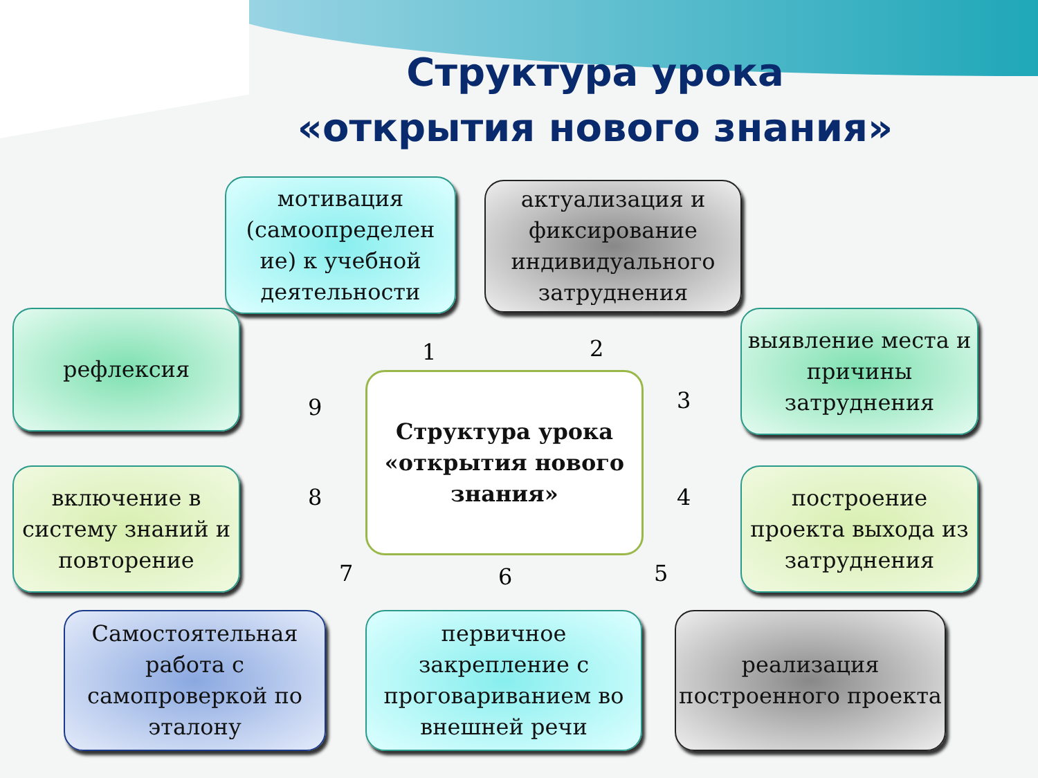Структура урока
«открытия нового знания»
мотивация (самоопределен ие) к учебной деятельности
актуализация и фиксирование индивидуального затруднения
рефлексия
выявление места и причины затруднения
Структура урока «открытия нового знания»
включение в систему знаний и повторение
построение проекта выхода из затруднения
Самостоятельная работа с самопроверкой по эталону
первичное закрепление с проговариванием во внешней речи
реализация построенного проекта
1 2
3
4
5 6 7
8
9